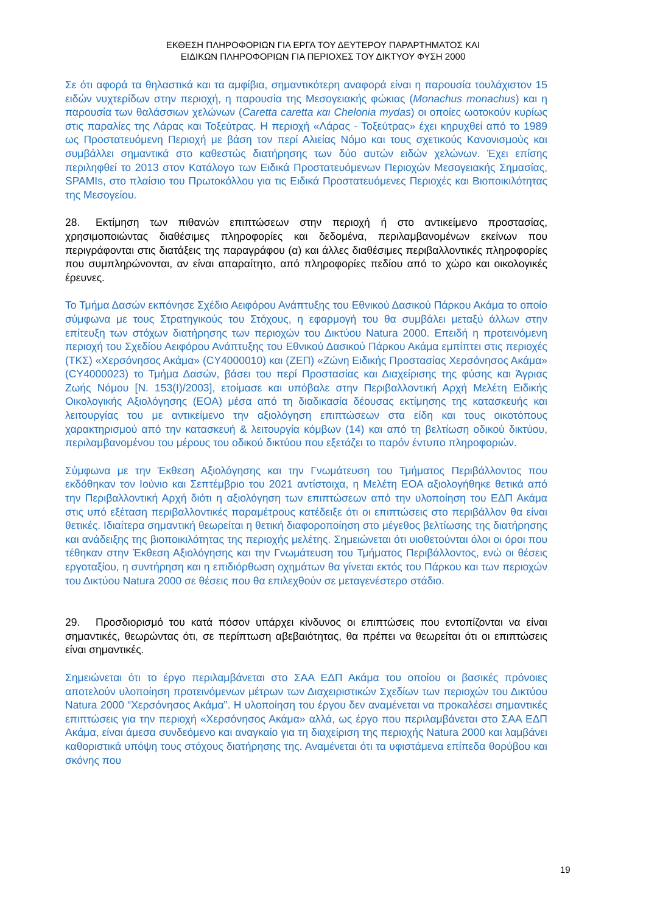ΕΚΘΕΣΗ ΠΛΗΡΟΦΟΡΙΩΝ ΓΙΑ ΕΡΓΑ ΤΟΥ ΔΕΥΤΕΡΟΥ ΠΑΡΑΡΤΗΜΑΤΟΣ ΚΑΙ
ΕΙΔΙΚΩΝ ΠΛΗΡΟΦΟΡΙΩΝ ΓΙΑ ΠΕΡΙΟΧΕΣ ΤΟΥ ΔΙΚΤΥΟΥ ΦΥΣΗ 2000
Σε ότι αφορά τα θηλαστικά και τα αμφίβια, σημαντικότερη αναφορά είναι η παρουσία τουλάχιστον 15 ειδών νυχτερίδων στην περιοχή, η παρουσία της Μεσογειακής φώκιας (Monachus monachus) και η παρουσία των θαλάσσιων χελώνων (Caretta caretta και Chelonia mydas) οι οποίες ωοτοκούν κυρίως στις παραλίες της Λάρας και Τοξεύτρας. Η περιοχή «Λάρας - Τοξεύτρας» έχει κηρυχθεί από το 1989 ως Προστατευόμενη Περιοχή με βάση τον περί Αλιείας Νόμο και τους σχετικούς Κανονισμούς και συμβάλλει σημαντικά στο καθεστώς διατήρησης των δύο αυτών ειδών χελώνων. Έχει επίσης περιληφθεί το 2013 στον Κατάλογο των Ειδικά Προστατευόμενων Περιοχών Μεσογειακής Σημασίας, SPAMIs, στο πλαίσιο του Πρωτοκόλλου για τις Ειδικά Προστατευόμενες Περιοχές και Βιοποικιλότητας της Μεσογείου.
28. Εκτίμηση των πιθανών επιπτώσεων στην περιοχή ή στο αντικείμενο προστασίας, χρησιμοποιώντας διαθέσιμες πληροφορίες και δεδομένα, περιλαμβανομένων εκείνων που περιγράφονται στις διατάξεις της παραγράφου (α) και άλλες διαθέσιμες περιβαλλοντικές πληροφορίες που συμπληρώνονται, αν είναι απαραίτητο, από πληροφορίες πεδίου από το χώρο και οικολογικές έρευνες.
Το Τμήμα Δασών εκπόνησε Σχέδιο Αειφόρου Ανάπτυξης του Εθνικού Δασικού Πάρκου Ακάμα το οποίο σύμφωνα με τους Στρατηγικούς του Στόχους, η εφαρμογή του θα συμβάλει μεταξύ άλλων στην επίτευξη των στόχων διατήρησης των περιοχών του Δικτύου Natura 2000. Επειδή η προτεινόμενη περιοχή του Σχεδίου Αειφόρου Ανάπτυξης του Εθνικού Δασικού Πάρκου Ακάμα εμπίπτει στις περιοχές (ΤΚΣ) «Χερσόνησος Ακάμα» (CY4000010) και (ΖΕΠ) «Ζώνη Ειδικής Προστασίας Χερσόνησος Ακάμα» (CY4000023) το Τμήμα Δασών, βάσει του περί Προστασίας και Διαχείρισης της φύσης και Άγριας Ζωής Νόμου [Ν. 153(Ι)/2003], ετοίμασε και υπόβαλε στην Περιβαλλοντική Αρχή Μελέτη Ειδικής Οικολογικής Αξιολόγησης (ΕΟΑ) μέσα από τη διαδικασία δέουσας εκτίμησης της κατασκευής και λειτουργίας του με αντικείμενο την αξιολόγηση επιπτώσεων στα είδη και τους οικοτόπους χαρακτηρισμού από την κατασκευή & λειτουργία κόμβων (14) και από τη βελτίωση οδικού δικτύου, περιλαμβανομένου του μέρους του οδικού δικτύου που εξετάζει το παρόν έντυπο πληροφοριών.
Σύμφωνα με την Έκθεση Αξιολόγησης και την Γνωμάτευση του Τμήματος Περιβάλλοντος που εκδόθηκαν τον Ιούνιο και Σεπτέμβριο του 2021 αντίστοιχα, η Μελέτη ΕΟΑ αξιολογήθηκε θετικά από την Περιβαλλοντική Αρχή διότι η αξιολόγηση των επιπτώσεων από την υλοποίηση του ΕΔΠ Ακάμα στις υπό εξέταση περιβαλλοντικές παραμέτρους κατέδειξε ότι οι επιπτώσεις στο περιβάλλον θα είναι θετικές. Ιδιαίτερα σημαντική θεωρείται η θετική διαφοροποίηση στο μέγεθος βελτίωσης της διατήρησης και ανάδειξης της βιοποικιλότητας της περιοχής μελέτης. Σημειώνεται ότι υιοθετούνται όλοι οι όροι που τέθηκαν στην Έκθεση Αξιολόγησης και την Γνωμάτευση του Τμήματος Περιβάλλοντος, ενώ οι θέσεις εργοταξίου, η συντήρηση και η επιδιόρθωση οχημάτων θα γίνεται εκτός του Πάρκου και των περιοχών του Δικτύου Natura 2000 σε θέσεις που θα επιλεχθούν σε μεταγενέστερο στάδιο.
29. Προσδιορισμό του κατά πόσον υπάρχει κίνδυνος οι επιπτώσεις που εντοπίζονται να είναι σημαντικές, θεωρώντας ότι, σε περίπτωση αβεβαιότητας, θα πρέπει να θεωρείται ότι οι επιπτώσεις είναι σημαντικές.
Σημειώνεται ότι το έργο περιλαμβάνεται στο ΣΑΑ ΕΔΠ Ακάμα του οποίου οι βασικές πρόνοιες αποτελούν υλοποίηση προτεινόμενων μέτρων των Διαχειριστικών Σχεδίων των περιοχών του Δικτύου Natura 2000 “Χερσόνησος Ακάμα”. Η υλοποίηση του έργου δεν αναμένεται να προκαλέσει σημαντικές επιπτώσεις για την περιοχή «Χερσόνησος Ακάμα» αλλά, ως έργο που περιλαμβάνεται στο ΣΑΑ ΕΔΠ Ακάμα, είναι άμεσα συνδεόμενο και αναγκαίο για τη διαχείριση της περιοχής Natura 2000 και λαμβάνει καθοριστικά υπόψη τους στόχους διατήρησης της. Αναμένεται ότι τα υφιστάμενα επίπεδα θορύβου και σκόνης που
19